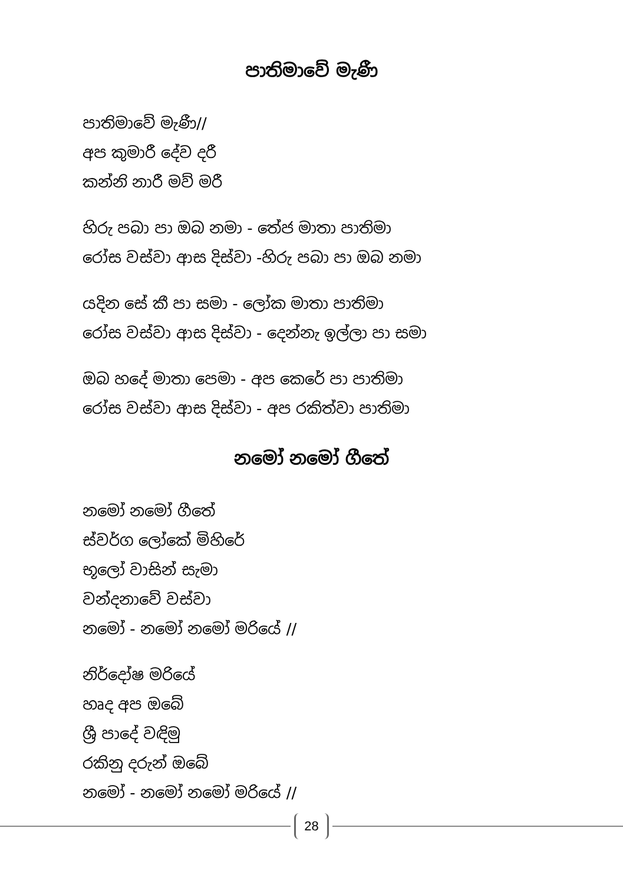පාතිමාවේ මැණී
පාතිමාවේ මැණී//
අප කුමාරී දේව දරී
කන්නි නාරී මව් මරී
හිරු පබා පා ඔබ නමා - තේජ මාතා පාතිමා
රෝස වස්වා ආස දිස්වා -හිරු පබා පා ඔබ නමා
යදින සේ කී පා සමා - ලෝක මාතා පාතිමා
රෝස වස්වා ආස දිස්වා - දෙන්නැ ඉල්ලා පා සමා
ඔබ හදේ මාතා පෙමා - අප කෙරේ පා පාතිමා
රෝස වස්වා ආස දිස්වා - අප රකිත්වා පාතිමා
නමෝ නමෝ ගීතේ
නමෝ නමෝ ගීතේ
ස්වර්ග ලෝකේ මිහිරේ
භූලෝ වාසින් සැමා
වන්දනාවේ වස්වා
නමෝ - නමෝ නමෝ මරියේ //
නිර්දෝෂ මරියේ
හෘද අප ඔබේ
ශ්‍රී පාදේ වඳිමු
රකිනු දරුන් ඔබේ
නමෝ - නමෝ නමෝ මරියේ //
28